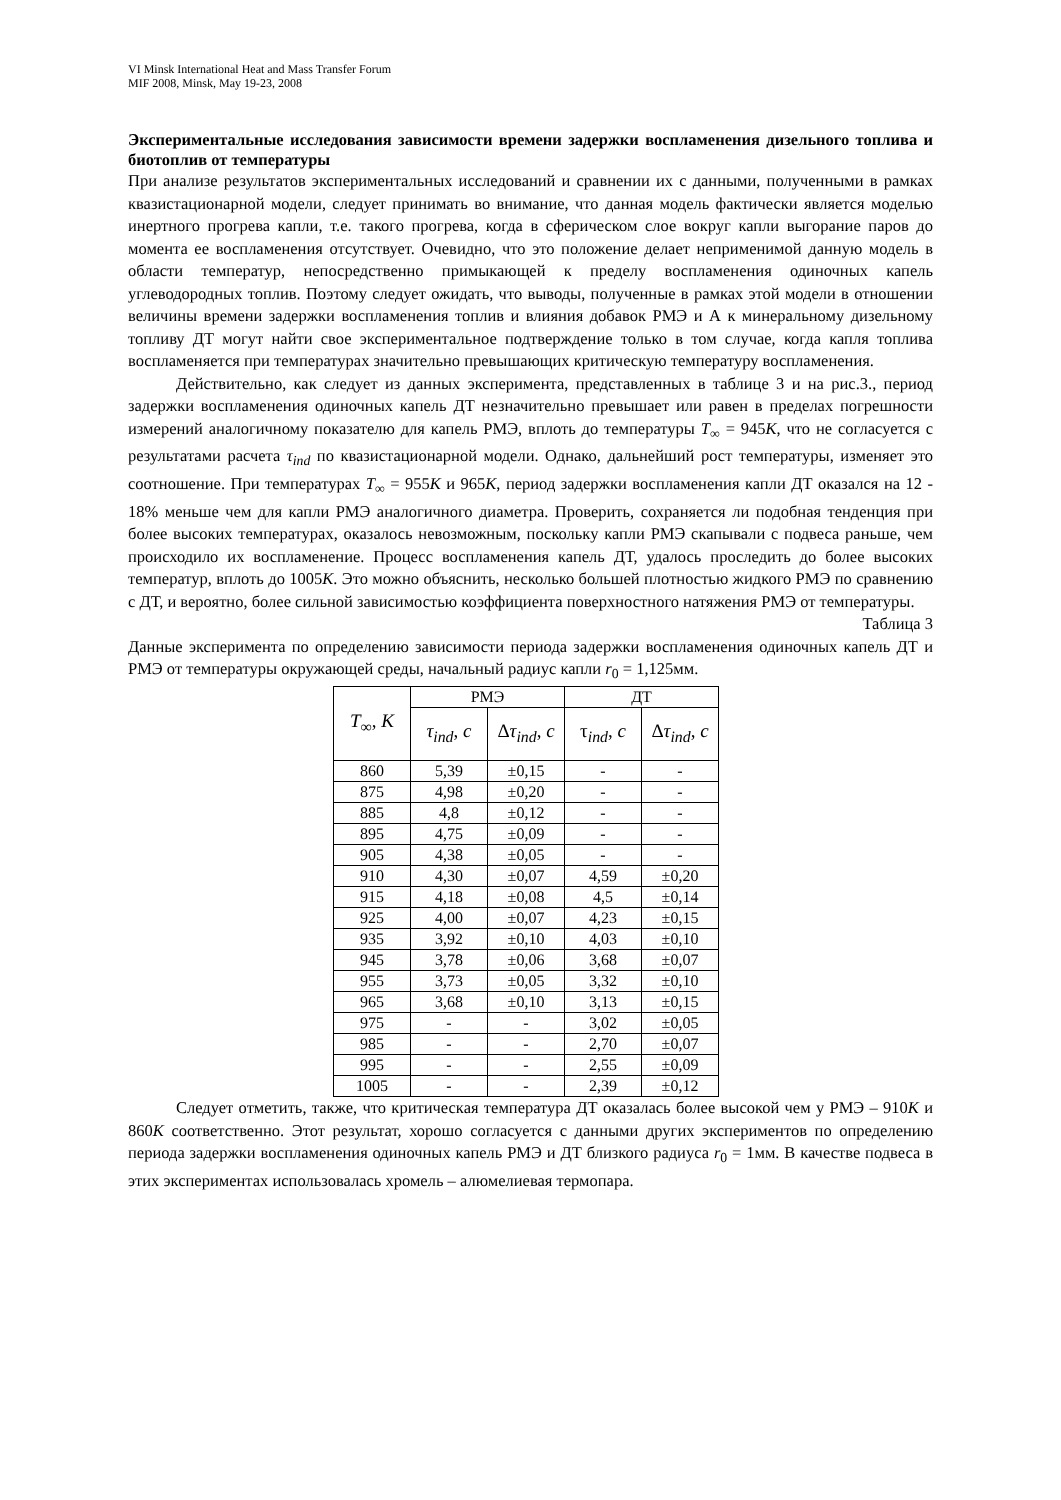VI Minsk International Heat and Mass Transfer Forum
MIF 2008, Minsk, May 19-23, 2008
Экспериментальные исследования зависимости времени задержки воспламенения дизельного топлива и биотоплив от температуры
При анализе результатов экспериментальных исследований и сравнении их с данными, полученными в рамках квазистационарной модели, следует принимать во внимание, что данная модель фактически является моделью инертного прогрева капли, т.е. такого прогрева, когда в сферическом слое вокруг капли выгорание паров до момента ее воспламенения отсутствует. Очевидно, что это положение делает неприменимой данную модель в области температур, непосредственно примыкающей к пределу воспламенения одиночных капель углеводородных топлив. Поэтому следует ожидать, что выводы, полученные в рамках этой модели в отношении величины времени задержки воспламенения топлив и влияния добавок РМЭ и А к минеральному дизельному топливу ДТ могут найти свое экспериментальное подтверждение только в том случае, когда капля топлива воспламеняется при температурах значительно превышающих критическую температуру воспламенения.
Действительно, как следует из данных эксперимента, представленных в таблице 3 и на рис.3., период задержки воспламенения одиночных капель ДТ незначительно превышает или равен в пределах погрешности измерений аналогичному показателю для капель РМЭ, вплоть до температуры T<sub>∞</sub> = 945K, что не согласуется с результатами расчета τ<sub>ind</sub> по квазистационарной модели. Однако, дальнейший рост температуры, изменяет это соотношение. При температурах T<sub>∞</sub> = 955K и 965K, период задержки воспламенения капли ДТ оказался на 12 - 18% меньше чем для капли РМЭ аналогичного диаметра. Проверить, сохраняется ли подобная тенденция при более высоких температурах, оказалось невозможным, поскольку капли РМЭ скапывали с подвеса раньше, чем происходило их воспламенение. Процесс воспламенения капель ДТ, удалось проследить до более высоких температур, вплоть до 1005K. Это можно объяснить, несколько большей плотностью жидкого РМЭ по сравнению с ДТ, и вероятно, более сильной зависимостью коэффициента поверхностного натяжения РМЭ от температуры.
Таблица 3
Данные эксперимента по определению зависимости периода задержки воспламенения одиночных капель ДТ и РМЭ от температуры окружающей среды, начальный радиус капли r<sub>0</sub> = 1,125мм.
| T<sub>∞</sub>, K | РМЭ | | ДТ | |
| --- | --- | --- | --- | --- |
| | τ<sub>ind</sub>, c | Δ τ<sub>ind</sub>, c | τ<sub>ind</sub>, c | Δ τ<sub>ind</sub>, c |
| 860 | 5,39 | ±0,15 | - | - |
| 875 | 4,98 | ±0,20 | - | - |
| 885 | 4,8 | ±0,12 | - | - |
| 895 | 4,75 | ±0,09 | - | - |
| 905 | 4,38 | ±0,05 | - | - |
| 910 | 4,30 | ±0,07 | 4,59 | ±0,20 |
| 915 | 4,18 | ±0,08 | 4,5 | ±0,14 |
| 925 | 4,00 | ±0,07 | 4,23 | ±0,15 |
| 935 | 3,92 | ±0,10 | 4,03 | ±0,10 |
| 945 | 3,78 | ±0,06 | 3,68 | ±0,07 |
| 955 | 3,73 | ±0,05 | 3,32 | ±0,10 |
| 965 | 3,68 | ±0,10 | 3,13 | ±0,15 |
| 975 | - | - | 3,02 | ±0,05 |
| 985 | - | - | 2,70 | ±0,07 |
| 995 | - | - | 2,55 | ±0,09 |
| 1005 | - | - | 2,39 | ±0,12 |
Следует отметить, также, что критическая температура ДТ оказалась более высокой чем у РМЭ – 910K и 860K соответственно. Этот результат, хорошо согласуется с данными других экспериментов по определению периода задержки воспламенения одиночных капель РМЭ и ДТ близкого радиуса r<sub>0</sub> = 1мм. В качестве подвеса в этих экспериментах использовалась хромель – алюмелиевая термопара.